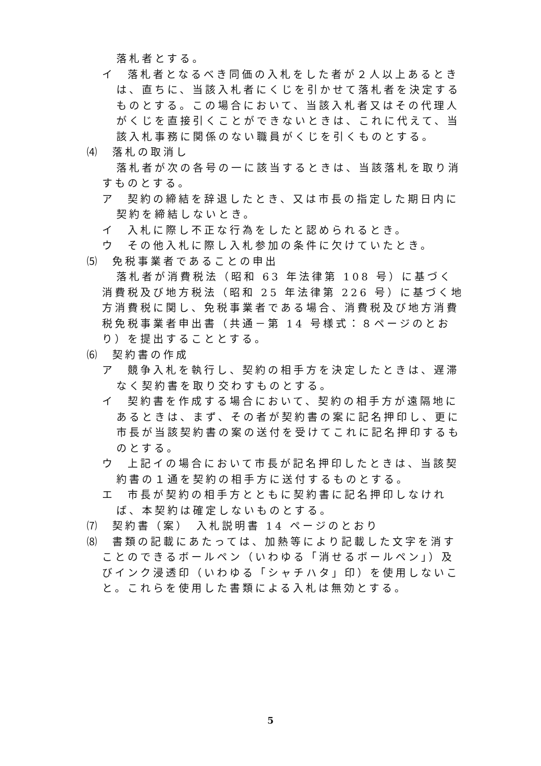落札者とする。
イ　落札者となるべき同価の入札をした者が２人以上あるときは、直ちに、当該入札者にくじを引かせて落札者を決定するものとする。この場合において、当該入札者又はその代理人がくじを直接引くことができないときは、これに代えて、当該入札事務に関係のない職員がくじを引くものとする。
⑷　落札の取消し
落札者が次の各号の一に該当するときは、当該落札を取り消すものとする。
ア　契約の締結を辞退したとき、又は市長の指定した期日内に契約を締結しないとき。
イ　入札に際し不正な行為をしたと認められるとき。
ウ　その他入札に際し入札参加の条件に欠けていたとき。
⑸　免税事業者であることの申出
落札者が消費税法（昭和 63 年法律第 108 号）に基づく消費税及び地方税法（昭和 25 年法律第 226 号）に基づく地方消費税に関し、免税事業者である場合、消費税及び地方消費税免税事業者申出書（共通－第 14 号様式：８ページのとおり）を提出することとする。
⑹　契約書の作成
ア　競争入札を執行し、契約の相手方を決定したときは、遅滞なく契約書を取り交わすものとする。
イ　契約書を作成する場合において、契約の相手方が遠隔地にあるときは、まず、その者が契約書の案に記名押印し、更に市長が当該契約書の案の送付を受けてこれに記名押印するものとする。
ウ　上記イの場合において市長が記名押印したときは、当該契約書の１通を契約の相手方に送付するものとする。
エ　市長が契約の相手方とともに契約書に記名押印しなければ、本契約は確定しないものとする。
⑺　契約書（案）　入札説明書 14 ページのとおり
⑻　書類の記載にあたっては、加熱等により記載した文字を消すことのできるボールペン（いわゆる「消せるボールペン」）及びインク浸透印（いわゆる「シャチハタ」印）を使用しないこと。これらを使用した書類による入札は無効とする。
5